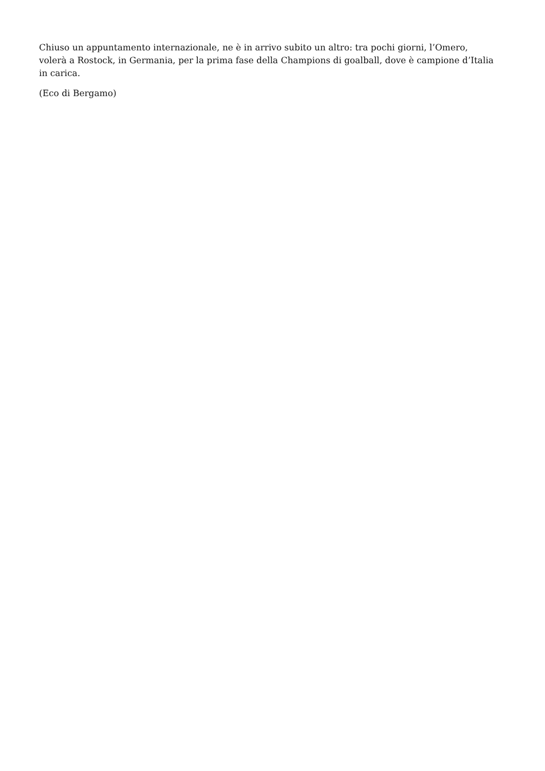Chiuso un appuntamento internazionale, ne è in arrivo subito un altro: tra pochi giorni, l’Omero, volerà a Rostock, in Germania, per la prima fase della Champions di goalball, dove è campione d’Italia in carica.
(Eco di Bergamo)